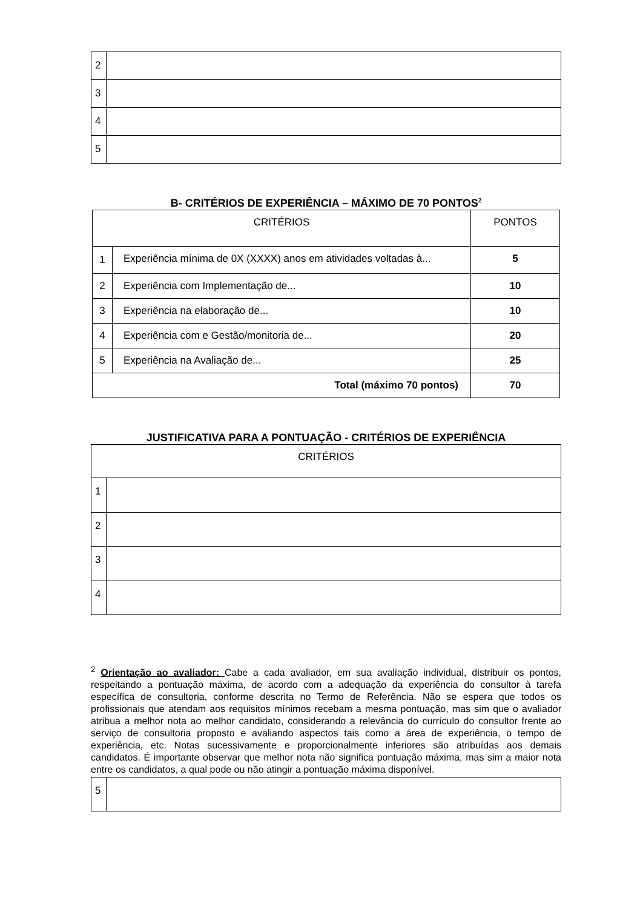| 2 | |
| 3 | |
| 4 | |
| 5 | |
B- CRITÉRIOS DE EXPERIÊNCIA – MÁXIMO DE 70 PONTOS<sup>2</sup>
| CRITÉRIOS | | PONTOS |
| --- | --- | --- |
| 1 | Experiência mínima de 0X (XXXX) anos em atividades voltadas à... | 5 |
| 2 | Experiência com Implementação de... | 10 |
| 3 | Experiência na elaboração de... | 10 |
| 4 | Experiência com e Gestão/monitoria de... | 20 |
| 5 | Experiência na Avaliação de... | 25 |
| Total (máximo 70 pontos) | | 70 |
JUSTIFICATIVA PARA A PONTUAÇÃO - CRITÉRIOS DE EXPERIÊNCIA
| CRITÉRIOS | |
| --- | --- |
| 1 | |
| 2 | |
| 3 | |
| 4 | |
<sup>2</sup> Orientação ao avaliador: Cabe a cada avaliador, em sua avaliação individual, distribuir os pontos, respeitando a pontuação máxima, de acordo com a adequação da experiência do consultor à tarefa específica de consultoria, conforme descrita no Termo de Referência. Não se espera que todos os profissionais que atendam aos requisitos mínimos recebam a mesma pontuação, mas sim que o avaliador atribua a melhor nota ao melhor candidato, considerando a relevância do currículo do consultor frente ao serviço de consultoria proposto e avaliando aspectos tais como a área de experiência, o tempo de experiência, etc. Notas sucessivamente e proporcionalmente inferiores são atribuídas aos demais candidatos. É importante observar que melhor nota não significa pontuação máxima, mas sim a maior nota entre os candidatos, a qual pode ou não atingir a pontuação máxima disponível.
| 5 | |